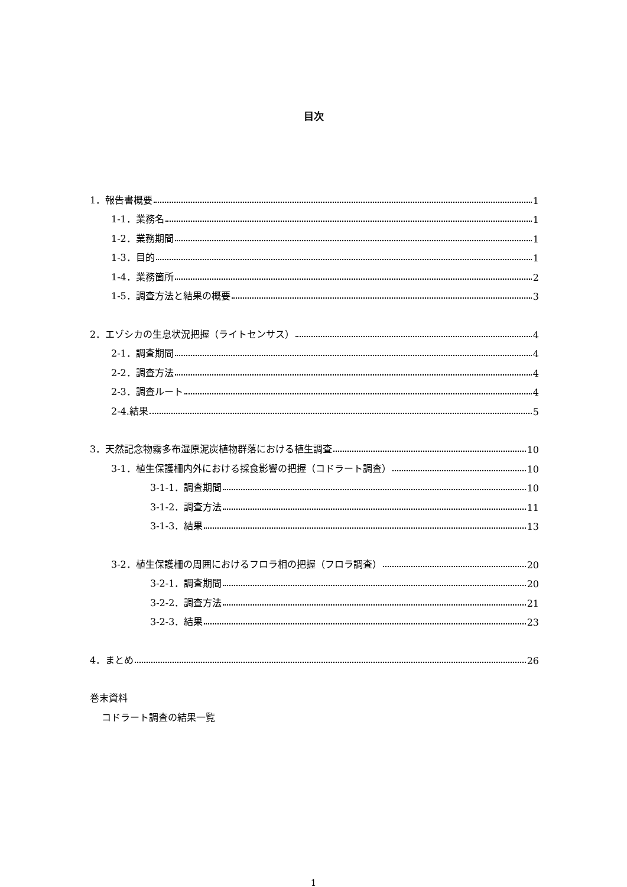目次
1．報告書概要 1
1-1．業務名 1
1-2．業務期間 1
1-3．目的 1
1-4．業務箇所 2
1-5．調査方法と結果の概要 3
2．エゾシカの生息状況把握（ライトセンサス） 4
2-1．調査期間 4
2-2．調査方法 4
2-3．調査ルート 4
2-4.結果 5
3．天然記念物霧多布湿原泥炭植物群落における植生調査 10
3-1．植生保護柵内外における採食影響の把握（コドラート調査） 10
3-1-1．調査期間 10
3-1-2．調査方法 11
3-1-3．結果 13
3-2．植生保護柵の周囲におけるフロラ相の把握（フロラ調査） 20
3-2-1．調査期間 20
3-2-2．調査方法 21
3-2-3．結果 23
4．まとめ 26
巻末資料
コドラート調査の結果一覧
1